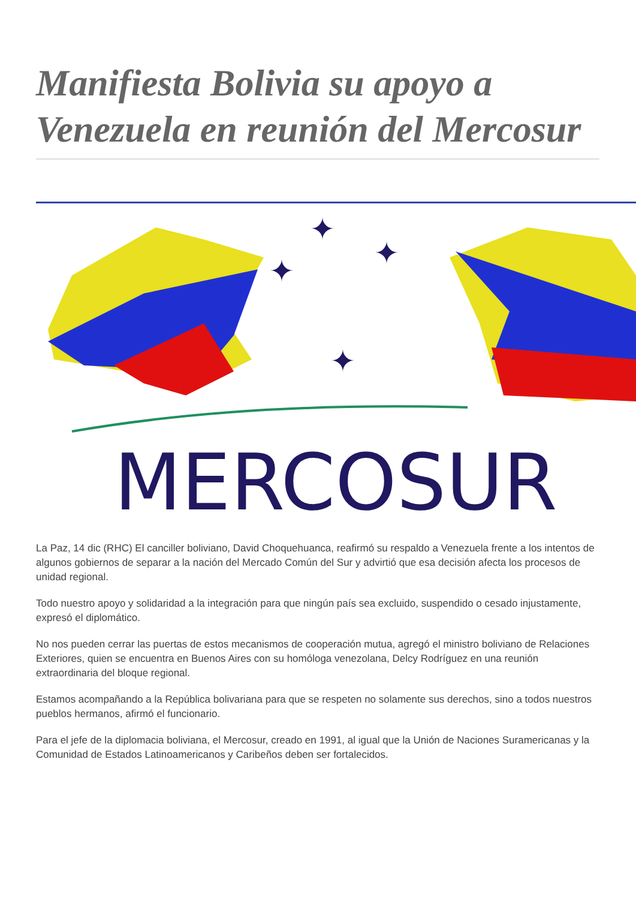Manifiesta Bolivia su apoyo a Venezuela en reunión del Mercosur
✦
✦
✦
✦
MERCOSUR
La Paz, 14 dic (RHC) El canciller boliviano, David Choquehuanca, reafirmó su respaldo a Venezuela frente a los intentos de algunos gobiernos de separar a la nación del Mercado Común del Sur y advirtió que esa decisión afecta los procesos de unidad regional.
Todo nuestro apoyo y solidaridad a la integración para que ningún país sea excluido, suspendido o cesado injustamente, expresó el diplomático.
No nos pueden cerrar las puertas de estos mecanismos de cooperación mutua, agregó el ministro boliviano de Relaciones Exteriores, quien se encuentra en Buenos Aires con su homóloga venezolana, Delcy Rodríguez en una reunión extraordinaria del bloque regional.
Estamos acompañando a la República bolivariana para que se respeten no solamente sus derechos, sino a todos nuestros pueblos hermanos, afirmó el funcionario.
Para el jefe de la diplomacia boliviana, el Mercosur, creado en 1991, al igual que la Unión de Naciones Suramericanas y la Comunidad de Estados Latinoamericanos y Caribeños deben ser fortalecidos.